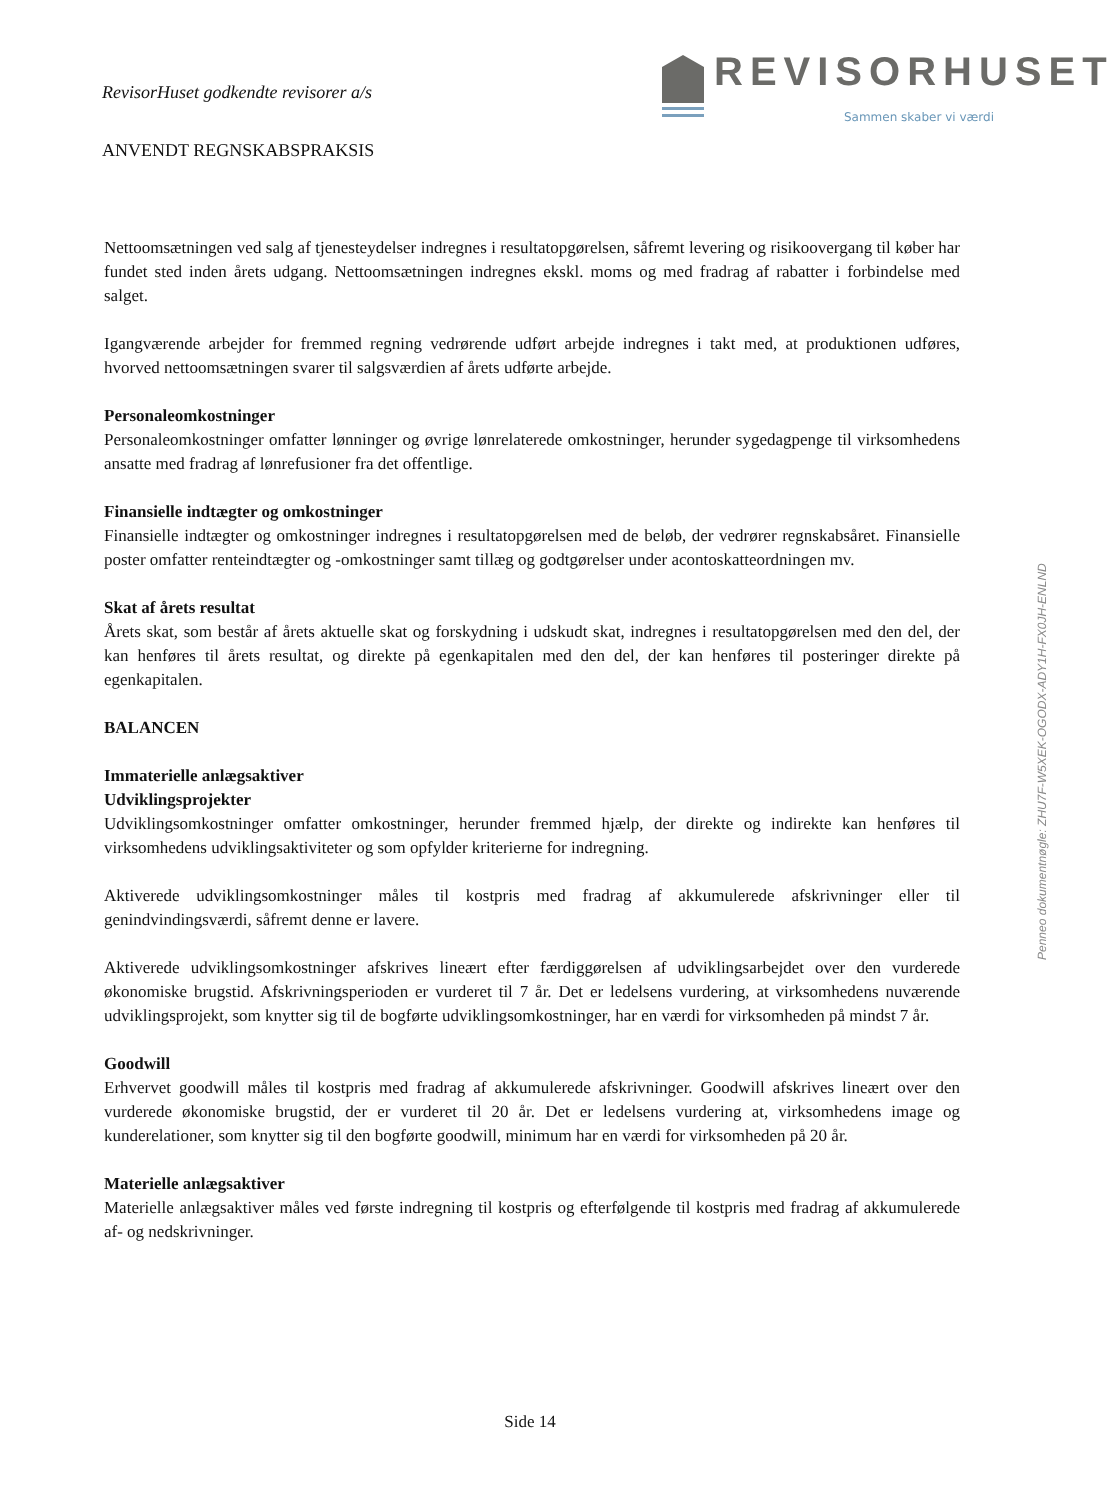RevisorHuset godkendte revisorer a/s
REVISORHUSET
Sammen skaber vi værdi
ANVENDT REGNSKABSPRAKSIS
Nettoomsætningen ved salg af tjenesteydelser indregnes i resultatopgørelsen, såfremt levering og risikoovergang til køber har fundet sted inden årets udgang. Nettoomsætningen indregnes ekskl. moms og med fradrag af rabatter i forbindelse med salget.
Igangværende arbejder for fremmed regning vedrørende udført arbejde indregnes i takt med, at produktionen udføres, hvorved nettoomsætningen svarer til salgsværdien af årets udførte arbejde.
Personaleomkostninger
Personaleomkostninger omfatter lønninger og øvrige lønrelaterede omkostninger, herunder sygedagpenge til virksomhedens ansatte med fradrag af lønrefusioner fra det offentlige.
Finansielle indtægter og omkostninger
Finansielle indtægter og omkostninger indregnes i resultatopgørelsen med de beløb, der vedrører regnskabsåret. Finansielle poster omfatter renteindtægter og -omkostninger samt tillæg og godtgørelser under acontoskatteordningen mv.
Skat af årets resultat
Årets skat, som består af årets aktuelle skat og forskydning i udskudt skat, indregnes i resultatopgørelsen med den del, der kan henføres til årets resultat, og direkte på egenkapitalen med den del, der kan henføres til posteringer direkte på egenkapitalen.
BALANCEN
Immaterielle anlægsaktiver
Udviklingsprojekter
Udviklingsomkostninger omfatter omkostninger, herunder fremmed hjælp, der direkte og indirekte kan henføres til virksomhedens udviklingsaktiviteter og som opfylder kriterierne for indregning.
Aktiverede udviklingsomkostninger måles til kostpris med fradrag af akkumulerede afskrivninger eller til genindvindingsværdi, såfremt denne er lavere.
Aktiverede udviklingsomkostninger afskrives lineært efter færdiggørelsen af udviklingsarbejdet over den vurderede økonomiske brugstid. Afskrivningsperioden er vurderet til 7 år. Det er ledelsens vurdering, at virksomhedens nuværende udviklingsprojekt, som knytter sig til de bogførte udviklingsomkostninger, har en værdi for virksomheden på mindst 7 år.
Goodwill
Erhvervet goodwill måles til kostpris med fradrag af akkumulerede afskrivninger. Goodwill afskrives lineært over den vurderede økonomiske brugstid, der er vurderet til 20 år. Det er ledelsens vurdering at, virksomhedens image og kunderelationer, som knytter sig til den bogførte goodwill, minimum har en værdi for virksomheden på 20 år.
Materielle anlægsaktiver
Materielle anlægsaktiver måles ved første indregning til kostpris og efterfølgende til kostpris med fradrag af akkumulerede af- og nedskrivninger.
Side 14
Penneo dokumentnøgle: ZHU7F-W5XEK-OGODX-ADY1H-FX0JH-ENLND